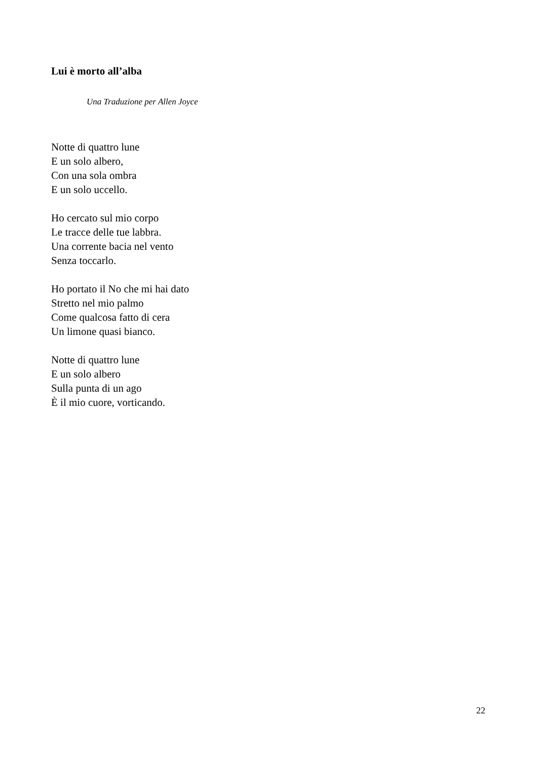Lui è morto all’alba
Una Traduzione per Allen Joyce
Notte di quattro lune
E un solo albero,
Con una sola ombra
E un solo uccello.
Ho cercato sul mio corpo
Le tracce delle tue labbra.
Una corrente bacia nel vento
Senza toccarlo.
Ho portato il No che mi hai dato
Stretto nel mio palmo
Come qualcosa fatto di cera
Un limone quasi bianco.
Notte di quattro lune
E un solo albero
Sulla punta di un ago
È il mio cuore, vorticando.
22